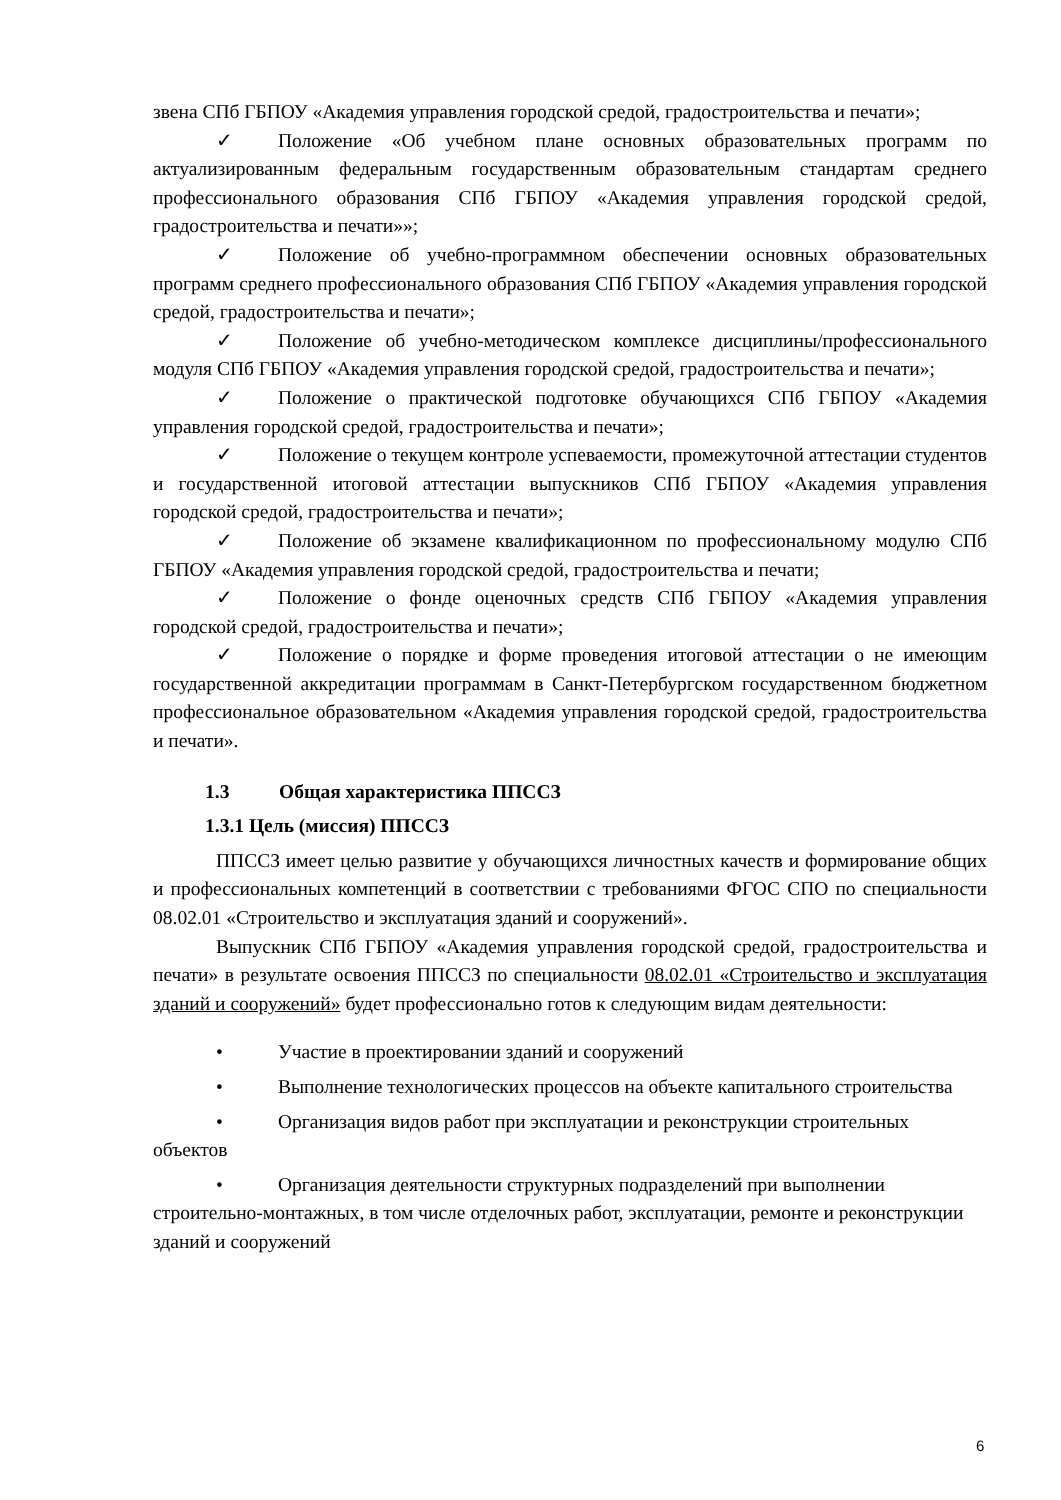звена СПб ГБПОУ «Академия управления городской средой, градостроительства и печати»;
✓ Положение «Об учебном плане основных образовательных программ по актуализированным федеральным государственным образовательным стандартам среднего профессионального образования СПб ГБПОУ «Академия управления городской средой, градостроительства и печати»»;
✓ Положение об учебно-программном обеспечении основных образовательных программ среднего профессионального образования СПб ГБПОУ «Академия управления городской средой, градостроительства и печати»;
✓ Положение об учебно-методическом комплексе дисциплины/профессионального модуля СПб ГБПОУ «Академия управления городской средой, градостроительства и печати»;
✓ Положение о практической подготовке обучающихся СПб ГБПОУ «Академия управления городской средой, градостроительства и печати»;
✓ Положение о текущем контроле успеваемости, промежуточной аттестации студентов и государственной итоговой аттестации выпускников СПб ГБПОУ «Академия управления городской средой, градостроительства и печати»;
✓ Положение об экзамене квалификационном по профессиональному модулю СПб ГБПОУ «Академия управления городской средой, градостроительства и печати;
✓ Положение о фонде оценочных средств СПб ГБПОУ «Академия управления городской средой, градостроительства и печати»;
✓ Положение о порядке и форме проведения итоговой аттестации о не имеющим государственной аккредитации программам в Санкт-Петербургском государственном бюджетном профессиональное образовательном «Академия управления городской средой, градостроительства и печати».
1.3 Общая характеристика ППССЗ
1.3.1 Цель (миссия) ППССЗ
ППССЗ имеет целью развитие у обучающихся личностных качеств и формирование общих и профессиональных компетенций в соответствии с требованиями ФГОС СПО по специальности 08.02.01 «Строительство и эксплуатация зданий и сооружений».
Выпускник СПб ГБПОУ «Академия управления городской средой, градостроительства и печати» в результате освоения ППССЗ по специальности 08.02.01 «Строительство и эксплуатация зданий и сооружений» будет профессионально готов к следующим видам деятельности:
• Участие в проектировании зданий и сооружений
• Выполнение технологических процессов на объекте капитального строительства
• Организация видов работ при эксплуатации и реконструкции строительных объектов
• Организация деятельности структурных подразделений при выполнении строительно-монтажных, в том числе отделочных работ, эксплуатации, ремонте и реконструкции зданий и сооружений
6